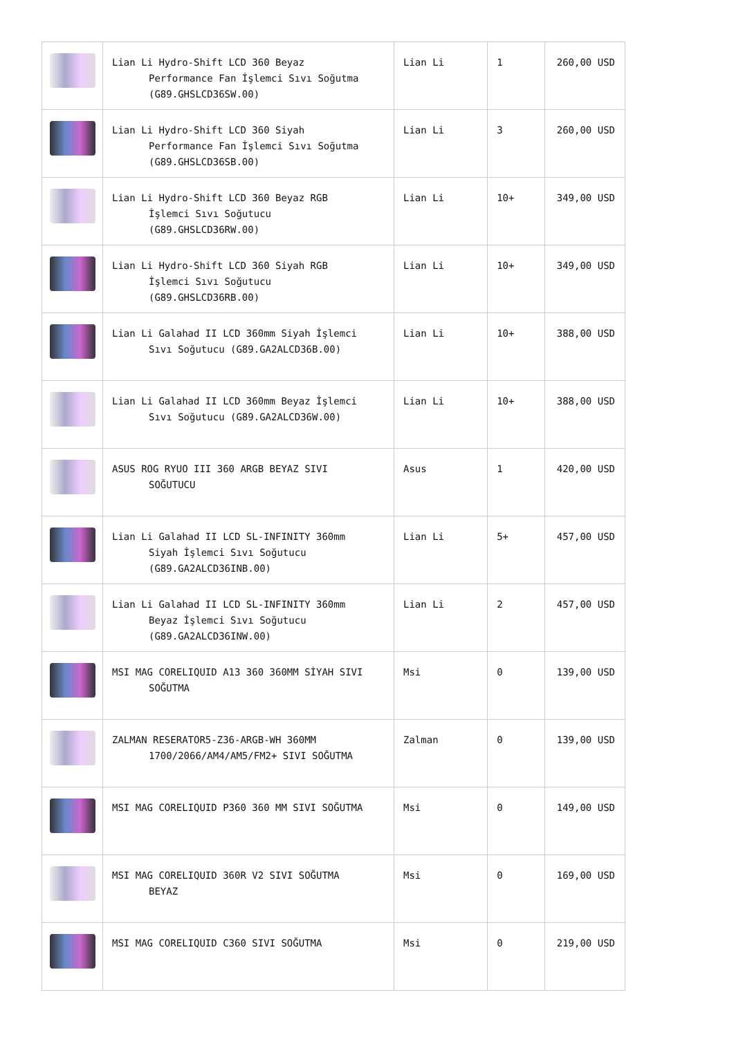| | Lian Li Hydro-Shift LCD 360 Beyaz Performance Fan İşlemci Sıvı Soğutma (G89.GHSLCD36SW.00) | Lian Li | 1 | 260,00 USD |
| | Lian Li Hydro-Shift LCD 360 Siyah Performance Fan İşlemci Sıvı Soğutma (G89.GHSLCD36SB.00) | Lian Li | 3 | 260,00 USD |
| | Lian Li Hydro-Shift LCD 360 Beyaz RGB İşlemci Sıvı Soğutucu (G89.GHSLCD36RW.00) | Lian Li | 10+ | 349,00 USD |
| | Lian Li Hydro-Shift LCD 360 Siyah RGB İşlemci Sıvı Soğutucu (G89.GHSLCD36RB.00) | Lian Li | 10+ | 349,00 USD |
| | Lian Li Galahad II LCD 360mm Siyah İşlemci Sıvı Soğutucu (G89.GA2ALCD36B.00) | Lian Li | 10+ | 388,00 USD |
| | Lian Li Galahad II LCD 360mm Beyaz İşlemci Sıvı Soğutucu (G89.GA2ALCD36W.00) | Lian Li | 10+ | 388,00 USD |
| | ASUS ROG RYUO III 360 ARGB BEYAZ SIVI SOĞUTUCU | Asus | 1 | 420,00 USD |
| | Lian Li Galahad II LCD SL-INFINITY 360mm Siyah İşlemci Sıvı Soğutucu (G89.GA2ALCD36INB.00) | Lian Li | 5+ | 457,00 USD |
| | Lian Li Galahad II LCD SL-INFINITY 360mm Beyaz İşlemci Sıvı Soğutucu (G89.GA2ALCD36INW.00) | Lian Li | 2 | 457,00 USD |
| | MSI MAG CORELIQUID A13 360 360MM SİYAH SIVI SOĞUTMA | Msi | 0 | 139,00 USD |
| | ZALMAN RESERATOR5-Z36-ARGB-WH 360MM 1700/2066/AM4/AM5/FM2+ SIVI SOĞUTMA | Zalman | 0 | 139,00 USD |
| | MSI MAG CORELIQUID P360 360 MM SIVI SOĞUTMA | Msi | 0 | 149,00 USD |
| | MSI MAG CORELIQUID 360R V2 SIVI SOĞUTMA BEYAZ | Msi | 0 | 169,00 USD |
| | MSI MAG CORELIQUID C360 SIVI SOĞUTMA | Msi | 0 | 219,00 USD |